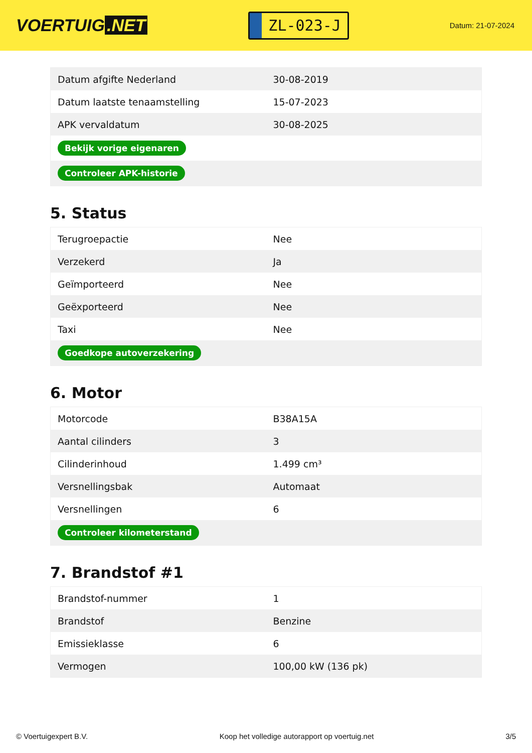VOERTUIG.NET
ZL-023-J
Datum: 21-07-2024
| Datum afgifte Nederland | 30-08-2019 |
| Datum laatste tenaamstelling | 15-07-2023 |
| APK vervaldatum | 30-08-2025 |
| Bekijk vorige eigenaren | |
| Controleer APK-historie | |
5. Status
| Terugroepactie | Nee |
| Verzekerd | Ja |
| Geïmporteerd | Nee |
| Geëxporteerd | Nee |
| Taxi | Nee |
| Goedkope autoverzekering | |
6. Motor
| Motorcode | B38A15A |
| Aantal cilinders | 3 |
| Cilinderinhoud | 1.499 cm³ |
| Versnellingsbak | Automaat |
| Versnellingen | 6 |
| Controleer kilometerstand | |
7. Brandstof #1
| Brandstof-nummer | 1 |
| Brandstof | Benzine |
| Emissieklasse | 6 |
| Vermogen | 100,00 kW (136 pk) |
© Voertuigexpert B.V. Koop het volledige autorapport op voertuig.net 3/5